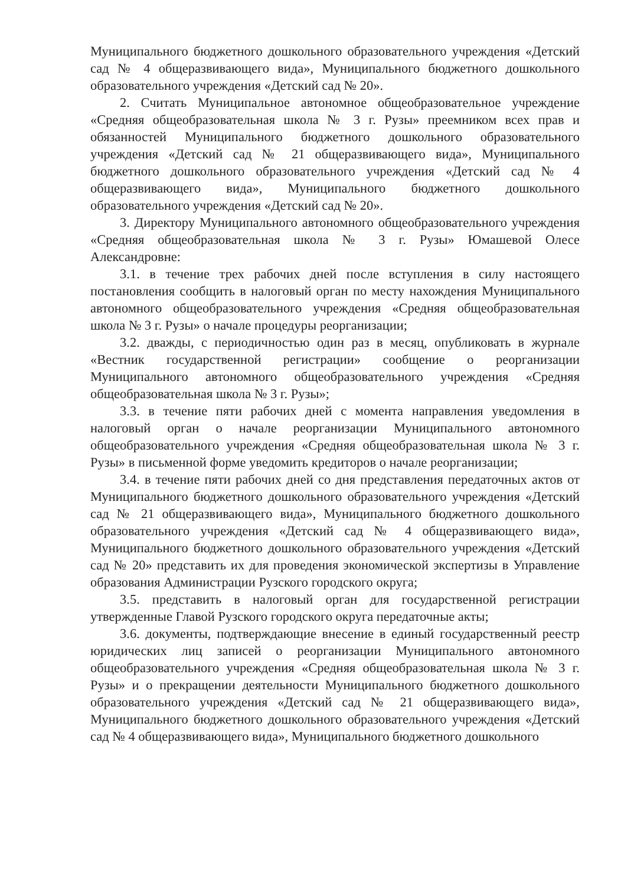Муниципального бюджетного дошкольного образовательного учреждения «Детский сад № 4 общеразвивающего вида», Муниципального бюджетного дошкольного образовательного учреждения «Детский сад № 20».
2. Считать Муниципальное автономное общеобразовательное учреждение «Средняя общеобразовательная школа № 3 г. Рузы» преемником всех прав и обязанностей Муниципального бюджетного дошкольного образовательного учреждения «Детский сад № 21 общеразвивающего вида», Муниципального бюджетного дошкольного образовательного учреждения «Детский сад № 4 общеразвивающего вида», Муниципального бюджетного дошкольного образовательного учреждения «Детский сад № 20».
3. Директору Муниципального автономного общеобразовательного учреждения «Средняя общеобразовательная школа № 3 г. Рузы» Юмашевой Олесе Александровне:
3.1. в течение трех рабочих дней после вступления в силу настоящего постановления сообщить в налоговый орган по месту нахождения Муниципального автономного общеобразовательного учреждения «Средняя общеобразовательная школа № 3 г. Рузы» о начале процедуры реорганизации;
3.2. дважды, с периодичностью один раз в месяц, опубликовать в журнале «Вестник государственной регистрации» сообщение о реорганизации Муниципального автономного общеобразовательного учреждения «Средняя общеобразовательная школа № 3 г. Рузы»;
3.3. в течение пяти рабочих дней с момента направления уведомления в налоговый орган о начале реорганизации Муниципального автономного общеобразовательного учреждения «Средняя общеобразовательная школа № 3 г. Рузы» в письменной форме уведомить кредиторов о начале реорганизации;
3.4. в течение пяти рабочих дней со дня представления передаточных актов от Муниципального бюджетного дошкольного образовательного учреждения «Детский сад № 21 общеразвивающего вида», Муниципального бюджетного дошкольного образовательного учреждения «Детский сад № 4 общеразвивающего вида», Муниципального бюджетного дошкольного образовательного учреждения «Детский сад № 20» представить их для проведения экономической экспертизы в Управление образования Администрации Рузского городского округа;
3.5. представить в налоговый орган для государственной регистрации утвержденные Главой Рузского городского округа передаточные акты;
3.6. документы, подтверждающие внесение в единый государственный реестр юридических лиц записей о реорганизации Муниципального автономного общеобразовательного учреждения «Средняя общеобразовательная школа № 3 г. Рузы» и о прекращении деятельности Муниципального бюджетного дошкольного образовательного учреждения «Детский сад № 21 общеразвивающего вида», Муниципального бюджетного дошкольного образовательного учреждения «Детский сад № 4 общеразвивающего вида», Муниципального бюджетного дошкольного